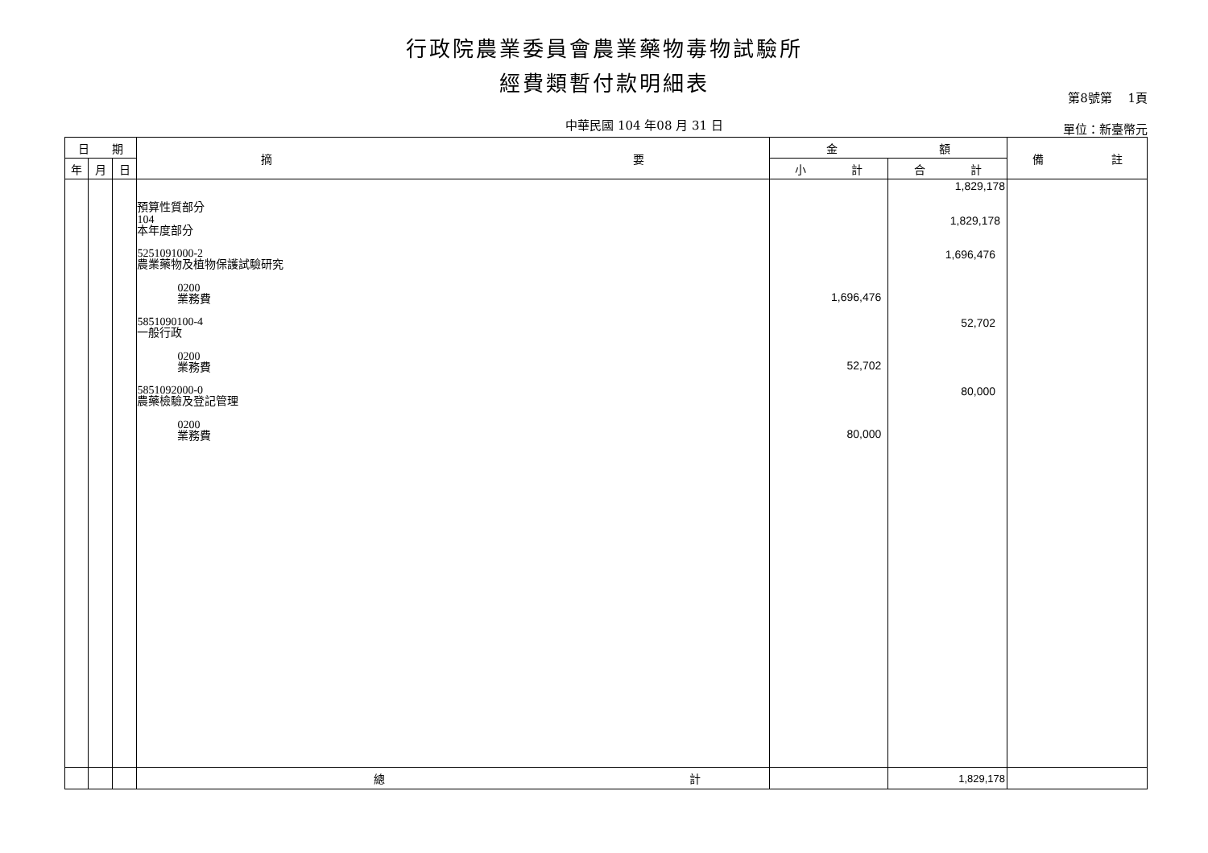行政院農業委員會農業藥物毒物試驗所
經費類暫付款明細表
中華民國 104 年08 月 31 日
第8號第　 1頁
單位：新臺幣元
| 日 期 | | | 摘 要 | 金 額 | | 備 註 |
| --- | --- | --- | --- | --- | --- | --- |
| 年 | 月 | 日 | | 小 計 | 合 計 | |
| | | | 預算性質部分 104 本年度部分 5251091000-2 農業藥物及植物保護試驗研究 0200 業務費 5851090100-4 一般行政 0200 業務費 5851092000-0 農藥檢驗及登記管理 0200 業務費 | 1,696,476 52,702 80,000 | 1,829,178 1,829,178 1,696,476 52,702 80,000 | |
| | | | 總 計 | | 1,829,178 | |